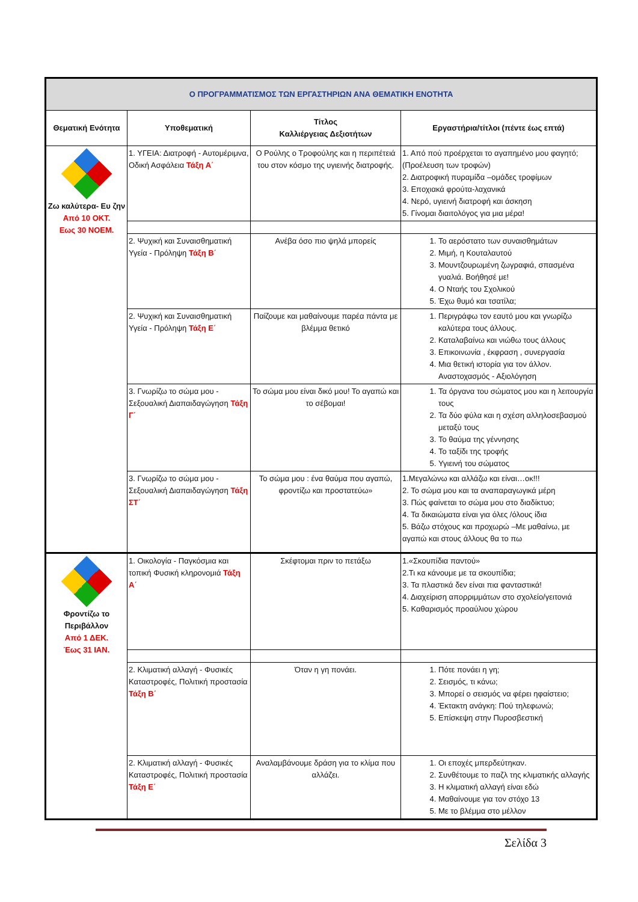| Ο ΠΡΟΓΡΑΜΜΑΤΙΣΜΟΣ ΤΩΝ ΕΡΓΑΣΤΗΡΙΩΝ ΑΝΑ ΘΕΜΑΤΙΚΗ ΕΝΟΤΗΤΑ | | | |
| --- | --- | --- | --- |
| Θεματική Ενότητα | Υποθεματική | Τίτλος Καλλιέργειας Δεξιοτήτων | Εργαστήρια/τίτλοι (πέντε έως επτά) |
| Ζω καλύτερα- Ευ ζην Από 10 ΟΚΤ. Εως 30 ΝΟΕΜ. | 1. ΥΓΕΙΑ: Διατροφή - Αυτομέριμνα, Οδική Ασφάλεια Τάξη Α΄ | Ο Ρούλης ο Τροφούλης και η περιπέτειά του στον κόσμο της υγιεινής διατροφής. | 1. Από πού προέρχεται το αγαπημένο μου φαγητό; (Προέλευση των τροφών) 2. Διατροφική πυραμίδα –ομάδες τροφίμων 3. Εποχιακά φρούτα-λαχανικά 4. Νερό, υγιεινή διατροφή και άσκηση 5. Γίνομαι διαιτολόγος για μια μέρα! |
| | 2. Ψυχική και Συναισθηματική Υγεία - Πρόληψη Τάξη Β΄ | Ανέβα όσο πιο ψηλά μπορείς | 1. Το αερόστατο των συναισθημάτων 2. Μιμή, η Κουταλαυτού 3. Μουντζουρωμένη ζωγραφιά, σπασμένα γυαλιά. Βοήθησέ με! 4. Ο Νταής του Σχολικού 5. Έχω θυμό και τσατίλα; |
| | 2. Ψυχική και Συναισθηματική Υγεία - Πρόληψη Τάξη Ε΄ | Παίζουμε και μαθαίνουμε παρέα πάντα με βλέμμα θετικό | 1. Περιγράφω τον εαυτό μου και γνωρίζω καλύτερα τους άλλους. 2. Καταλαβαίνω και νιώθω τους άλλους 3. Επικοινωνία , έκφραση , συνεργασία 4. Μια θετική ιστορία για τον άλλον. Αναστοχασμός - Αξιολόγηση |
| | 3. Γνωρίζω το σώμα μου - Σεξουαλική Διαπαιδαγώγηση Τάξη Γ΄ | Το σώμα μου είναι δικό μου! Το αγαπώ και το σέβομαι! | 1. Τα όργανα του σώματος μου και η λειτουργία τους 2. Τα δύο φύλα και η σχέση αλληλοσεβασμού μεταξύ τους 3. Το θαύμα της γέννησης 4. Το ταξίδι της τροφής 5. Υγιεινή του σώματος |
| | 3. Γνωρίζω το σώμα μου - Σεξουαλική Διαπαιδαγώγηση Τάξη ΣΤ΄ | Το σώμα μου : ένα θαύμα που αγαπώ, φροντίζω και προστατεύω» | 1.Μεγαλώνω και αλλάζω και είναι…οκ!!! 2. Το σώμα μου και τα αναπαραγωγικά μέρη 3. Πώς φαίνεται το σώμα μου στο διαδίκτυο; 4. Τα δικαιώματα είναι για όλες /όλους ίδια 5. Βάζω στόχους και προχωρώ –Με μαθαίνω, με αγαπώ και στους άλλους θα το πω |
| Φροντίζω το Περιβάλλον Από 1 ΔΕΚ. Έως 31 ΙΑΝ. | 1. Οικολογία - Παγκόσμια και τοπική Φυσική κληρονομιά Τάξη Α΄ | Σκέφτομαι πριν το πετάξω | 1.«Σκουπίδια παντού» 2.Τι κα κάνουμε με τα σκουπίδια; 3. Τα πλαστικά δεν είναι πια φανταστικά! 4. Διαχείριση απορριμμάτων στο σχολείο/γειτονιά 5. Καθαρισμός προαύλιου χώρου |
| | 2. Κλιματική αλλαγή - Φυσικές Καταστροφές, Πολιτική προστασία Τάξη Β΄ | Όταν η γη πονάει. | 1. Πότε πονάει η γη; 2. Σεισμός, τι κάνω; 3. Μπορεί ο σεισμός να φέρει ηφαίστειο; 4. Έκτακτη ανάγκη: Πού τηλεφωνώ; 5. Επίσκεψη στην Πυροσβεστική |
| | 2. Κλιματική αλλαγή - Φυσικές Καταστροφές, Πολιτική προστασία Τάξη Ε΄ | Αναλαμβάνουμε δράση για το κλίμα που αλλάζει. | 1. Οι εποχές μπερδεύτηκαν. 2. Συνθέτουμε το παζλ της κλιματικής αλλαγής 3. Η κλιματική αλλαγή είναι εδώ 4. Μαθαίνουμε για τον στόχο 13 5. Με το βλέμμα στο μέλλον |
Σελίδα 3